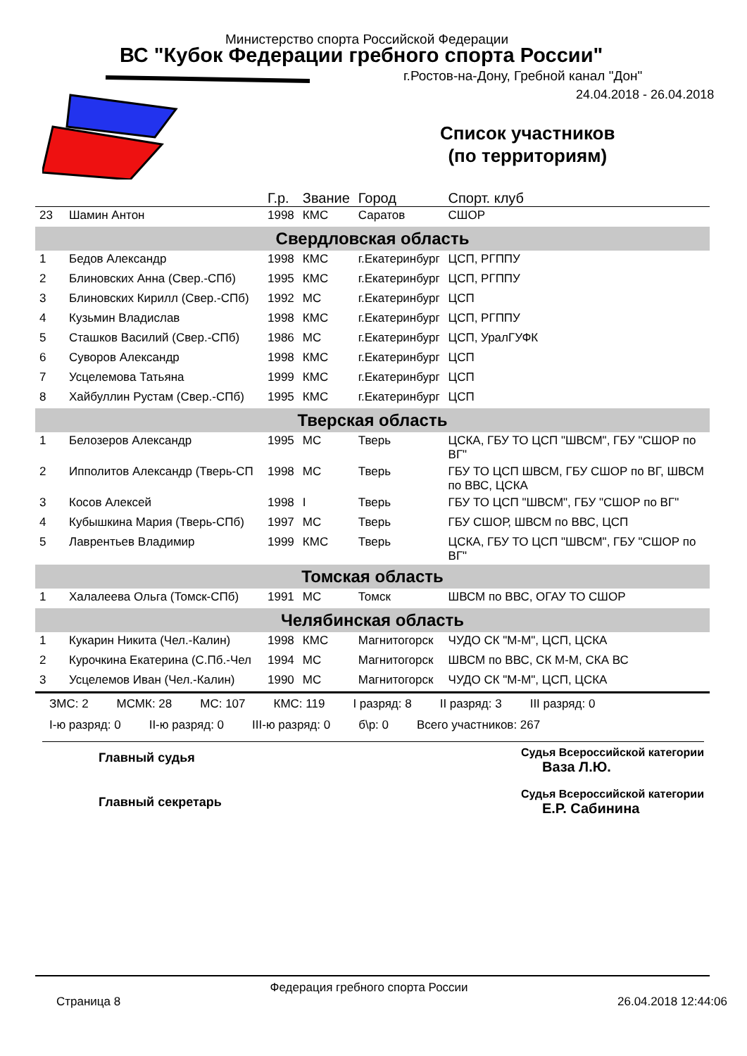Министерство спорта Российской Федерации
ВС "Кубок Федерации гребного спорта России"
г.Ростов-на-Дону, Гребной канал "Дон"
24.04.2018 - 26.04.2018
Список участников
(по территориям)
| | | Г.р. | Звание | Город | Спорт. клуб |
| --- | --- | --- | --- | --- | --- |
| 23 | Шамин Антон | 1998 | КМС | Саратов | СШОР |
| Свердловская область | | | | | |
| 1 | Бедов Александр | 1998 | КМС | г.Екатеринбург | ЦСП, РГППУ |
| 2 | Блиновских Анна (Свер.-СПб) | 1995 | КМС | г.Екатеринбург | ЦСП, РГППУ |
| 3 | Блиновских Кирилл (Свер.-СПб) | 1992 | МС | г.Екатеринбург | ЦСП |
| 4 | Кузьмин Владислав | 1998 | КМС | г.Екатеринбург | ЦСП, РГППУ |
| 5 | Сташков Василий (Свер.-СПб) | 1986 | МС | г.Екатеринбург | ЦСП, УралГУФК |
| 6 | Суворов Александр | 1998 | КМС | г.Екатеринбург | ЦСП |
| 7 | Усцелемова Татьяна | 1999 | КМС | г.Екатеринбург | ЦСП |
| 8 | Хайбуллин Рустам (Свер.-СПб) | 1995 | КМС | г.Екатеринбург | ЦСП |
| Тверская область | | | | | |
| 1 | Белозеров Александр | 1995 | МС | Тверь | ЦСКА, ГБУ ТО ЦСП "ШВСМ", ГБУ "СШОР по ВГ" |
| 2 | Ипполитов Александр (Тверь-СП | 1998 | МС | Тверь | ГБУ ТО ЦСП ШВСМ, ГБУ СШОР по ВГ, ШВСМ по ВВС, ЦСКА |
| 3 | Косов Алексей | 1998 | I | Тверь | ГБУ ТО ЦСП "ШВСМ", ГБУ "СШОР по ВГ" |
| 4 | Кубышкина Мария (Тверь-СПб) | 1997 | МС | Тверь | ГБУ СШОР, ШВСМ по ВВС, ЦСП |
| 5 | Лаврентьев Владимир | 1999 | КМС | Тверь | ЦСКА, ГБУ ТО ЦСП "ШВСМ", ГБУ "СШОР по ВГ" |
| Томская область | | | | | |
| 1 | Халалеева Ольга (Томск-СПб) | 1991 | МС | Томск | ШВСМ по ВВС, ОГАУ ТО СШОР |
| Челябинская область | | | | | |
| 1 | Кукарин Никита (Чел.-Калин) | 1998 | КМС | Магнитогорск | ЧУДО СК "М-М", ЦСП, ЦСКА |
| 2 | Курочкина Екатерина (С.Пб.-Чел | 1994 | МС | Магнитогорск | ШВСМ по ВВС, СК М-М, СКА ВС |
| 3 | Усцелемов Иван (Чел.-Калин) | 1990 | МС | Магнитогорск | ЧУДО СК "М-М", ЦСП, ЦСКА |
ЗМС: 2 МСМК: 28 МС: 107 КМС: 119 I разряд: 8 II разряд: 3 III разряд: 0
I-ю разряд: 0 II-ю разряд: 0 III-ю разряд: 0 б\р: 0 Всего участников: 267
Главный судья
Главный секретарь
Судья Всероссийской категории
Ваза Л.Ю.
Судья Всероссийской категории
Е.Р. Сабинина
Страница 8 Федерация гребного спорта России 26.04.2018 12:44:06